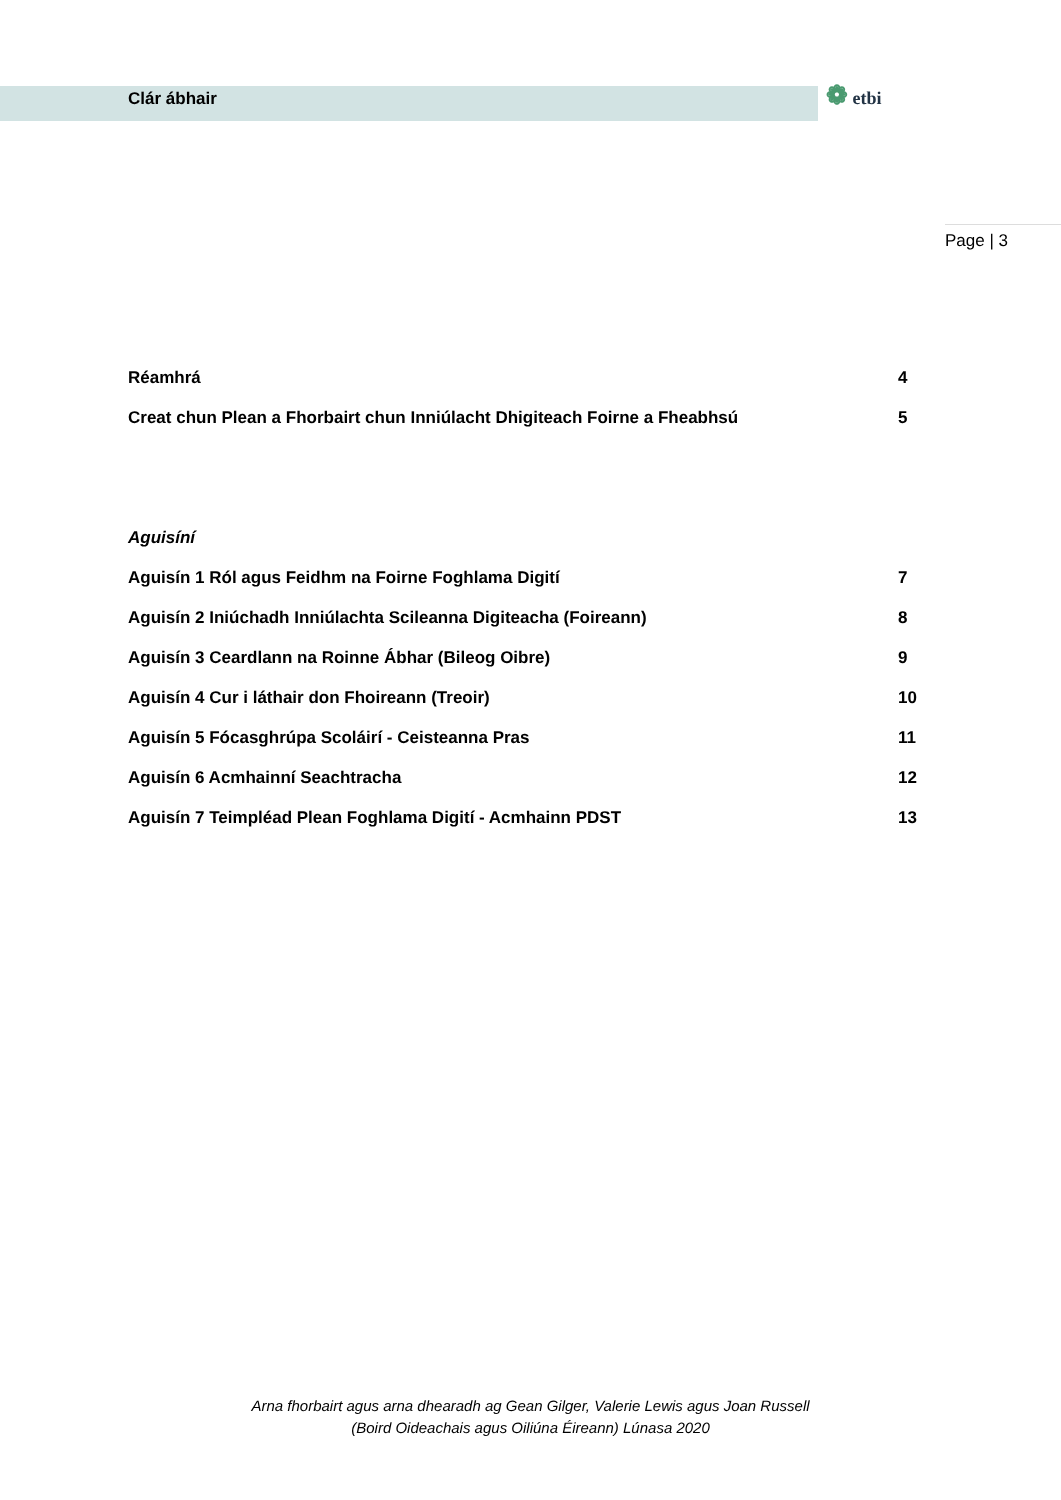Clár ábhair
❁ etbi
Page | 3
Réamhrá 4
Creat chun Plean a Fhorbairt chun Inniúlacht Dhigiteach Foirne a Fheabhsú 5
Aguisíní
Aguisín 1 Ról agus Feidhm na Foirne Foghlama Digití 7
Aguisín 2 Iniúchadh Inniúlachta Scileanna Digiteacha (Foireann) 8
Aguisín 3 Ceardlann na Roinne Ábhar (Bileog Oibre) 9
Aguisín 4 Cur i láthair don Fhoireann (Treoir) 10
Aguisín 5 Fócasghrúpa Scoláirí - Ceisteanna Pras 11
Aguisín 6 Acmhainní Seachtracha 12
Aguisín 7 Teimpléad Plean Foghlama Digití - Acmhainn PDST 13
Arna fhorbairt agus arna dhearadh ag Gean Gilger, Valerie Lewis agus Joan Russell
(Boird Oideachais agus Oiliúna Éireann) Lúnasa 2020